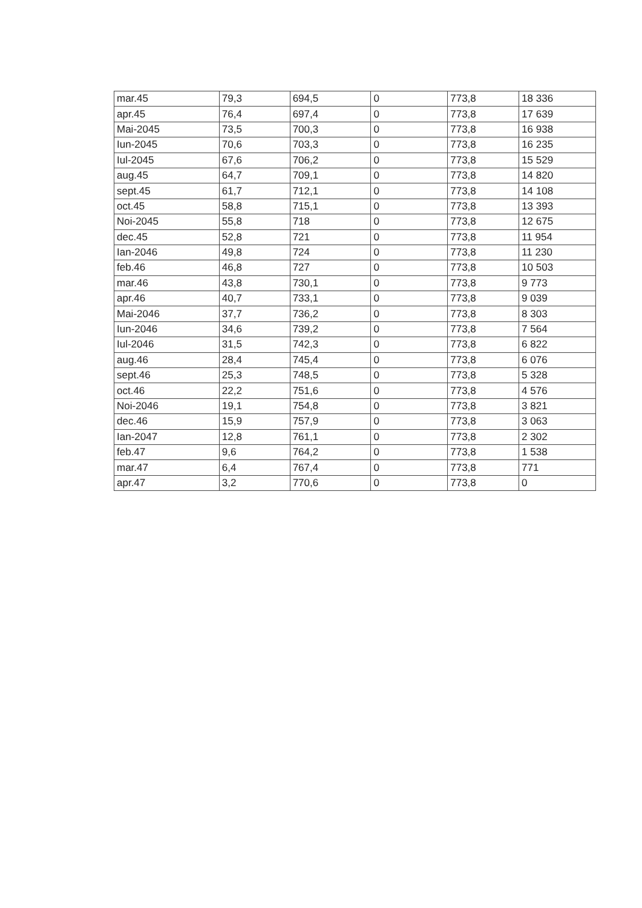| mar.45 | 79,3 | 694,5 | 0 | 773,8 | 18 336 |
| apr.45 | 76,4 | 697,4 | 0 | 773,8 | 17 639 |
| Mai-2045 | 73,5 | 700,3 | 0 | 773,8 | 16 938 |
| Iun-2045 | 70,6 | 703,3 | 0 | 773,8 | 16 235 |
| Iul-2045 | 67,6 | 706,2 | 0 | 773,8 | 15 529 |
| aug.45 | 64,7 | 709,1 | 0 | 773,8 | 14 820 |
| sept.45 | 61,7 | 712,1 | 0 | 773,8 | 14 108 |
| oct.45 | 58,8 | 715,1 | 0 | 773,8 | 13 393 |
| Noi-2045 | 55,8 | 718 | 0 | 773,8 | 12 675 |
| dec.45 | 52,8 | 721 | 0 | 773,8 | 11 954 |
| Ian-2046 | 49,8 | 724 | 0 | 773,8 | 11 230 |
| feb.46 | 46,8 | 727 | 0 | 773,8 | 10 503 |
| mar.46 | 43,8 | 730,1 | 0 | 773,8 | 9 773 |
| apr.46 | 40,7 | 733,1 | 0 | 773,8 | 9 039 |
| Mai-2046 | 37,7 | 736,2 | 0 | 773,8 | 8 303 |
| Iun-2046 | 34,6 | 739,2 | 0 | 773,8 | 7 564 |
| Iul-2046 | 31,5 | 742,3 | 0 | 773,8 | 6 822 |
| aug.46 | 28,4 | 745,4 | 0 | 773,8 | 6 076 |
| sept.46 | 25,3 | 748,5 | 0 | 773,8 | 5 328 |
| oct.46 | 22,2 | 751,6 | 0 | 773,8 | 4 576 |
| Noi-2046 | 19,1 | 754,8 | 0 | 773,8 | 3 821 |
| dec.46 | 15,9 | 757,9 | 0 | 773,8 | 3 063 |
| Ian-2047 | 12,8 | 761,1 | 0 | 773,8 | 2 302 |
| feb.47 | 9,6 | 764,2 | 0 | 773,8 | 1 538 |
| mar.47 | 6,4 | 767,4 | 0 | 773,8 | 771 |
| apr.47 | 3,2 | 770,6 | 0 | 773,8 | 0 |